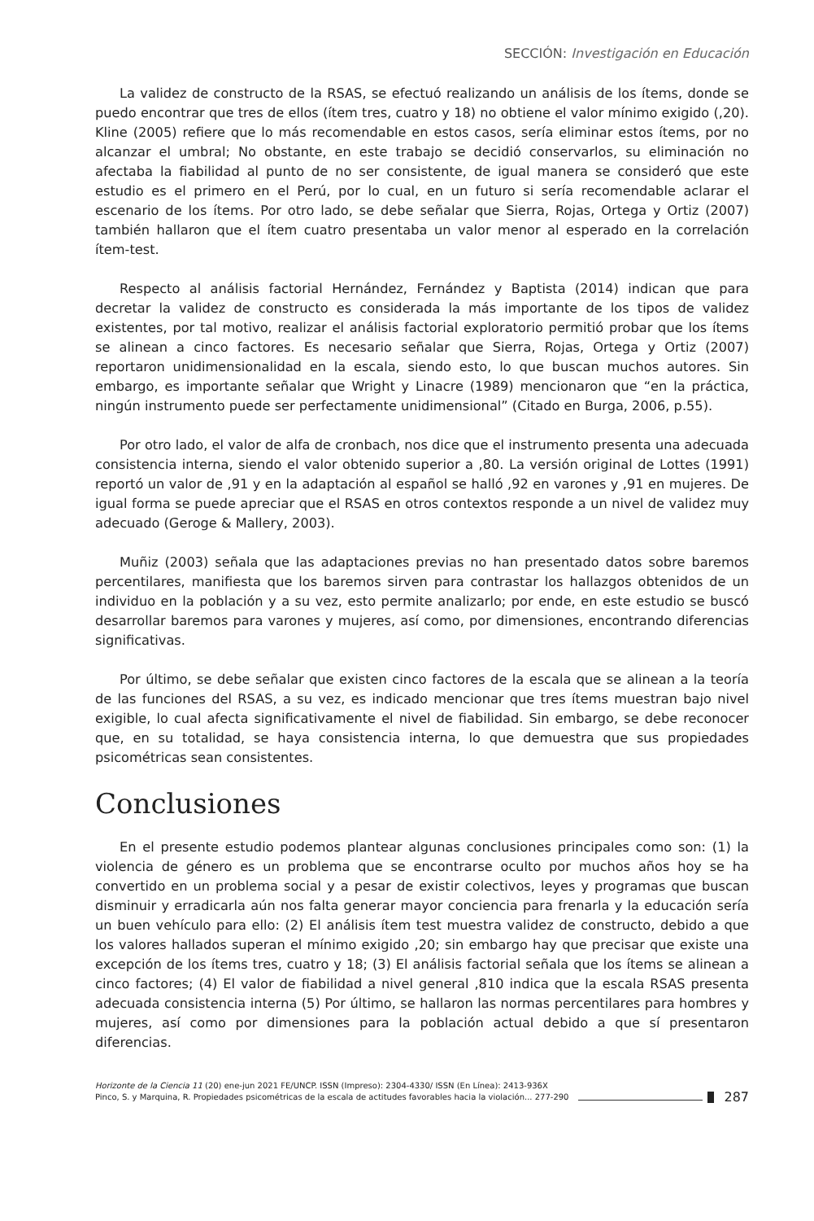SECCIÓN: Investigación en Educación
La validez de constructo de la RSAS, se efectuó realizando un análisis de los ítems, donde se puedo encontrar que tres de ellos (ítem tres, cuatro y 18) no obtiene el valor mínimo exigido (,20). Kline (2005) refiere que lo más recomendable en estos casos, sería eliminar estos ítems, por no alcanzar el umbral; No obstante, en este trabajo se decidió conservarlos, su eliminación no afectaba la fiabilidad al punto de no ser consistente, de igual manera se consideró que este estudio es el primero en el Perú, por lo cual, en un futuro si sería recomendable aclarar el escenario de los ítems. Por otro lado, se debe señalar que Sierra, Rojas, Ortega y Ortiz (2007) también hallaron que el ítem cuatro presentaba un valor menor al esperado en la correlación ítem-test.
Respecto al análisis factorial Hernández, Fernández y Baptista (2014) indican que para decretar la validez de constructo es considerada la más importante de los tipos de validez existentes, por tal motivo, realizar el análisis factorial exploratorio permitió probar que los ítems se alinean a cinco factores. Es necesario señalar que Sierra, Rojas, Ortega y Ortiz (2007) reportaron unidimensionalidad en la escala, siendo esto, lo que buscan muchos autores. Sin embargo, es importante señalar que Wright y Linacre (1989) mencionaron que “en la práctica, ningún instrumento puede ser perfectamente unidimensional” (Citado en Burga, 2006, p.55).
Por otro lado, el valor de alfa de cronbach, nos dice que el instrumento presenta una adecuada consistencia interna, siendo el valor obtenido superior a ,80. La versión original de Lottes (1991) reportó un valor de ,91 y en la adaptación al español se halló ,92 en varones y ,91 en mujeres. De igual forma se puede apreciar que el RSAS en otros contextos responde a un nivel de validez muy adecuado (Geroge & Mallery, 2003).
Muñiz (2003) señala que las adaptaciones previas no han presentado datos sobre baremos percentilares, manifiesta que los baremos sirven para contrastar los hallazgos obtenidos de un individuo en la población y a su vez, esto permite analizarlo; por ende, en este estudio se buscó desarrollar baremos para varones y mujeres, así como, por dimensiones, encontrando diferencias significativas.
Por último, se debe señalar que existen cinco factores de la escala que se alinean a la teoría de las funciones del RSAS, a su vez, es indicado mencionar que tres ítems muestran bajo nivel exigible, lo cual afecta significativamente el nivel de fiabilidad. Sin embargo, se debe reconocer que, en su totalidad, se haya consistencia interna, lo que demuestra que sus propiedades psicométricas sean consistentes.
Conclusiones
En el presente estudio podemos plantear algunas conclusiones principales como son: (1) la violencia de género es un problema que se encontrarse oculto por muchos años hoy se ha convertido en un problema social y a pesar de existir colectivos, leyes y programas que buscan disminuir y erradicarla aún nos falta generar mayor conciencia para frenarla y la educación sería un buen vehículo para ello: (2) El análisis ítem test muestra validez de constructo, debido a que los valores hallados superan el mínimo exigido ,20; sin embargo hay que precisar que existe una excepción de los ítems tres, cuatro y 18; (3) El análisis factorial señala que los ítems se alinean a cinco factores; (4) El valor de fiabilidad a nivel general ,810 indica que la escala RSAS presenta adecuada consistencia interna (5) Por último, se hallaron las normas percentilares para hombres y mujeres, así como por dimensiones para la población actual debido a que sí presentaron diferencias.
Horizonte de la Ciencia 11 (20) ene-jun 2021 FE/UNCP. ISSN (Impreso): 2304-4330/ ISSN (En Línea): 2413-936X
Pinco, S. y Marquina, R. Propiedades psicométricas de la escala de actitudes favorables hacia la violación... 277-290
287